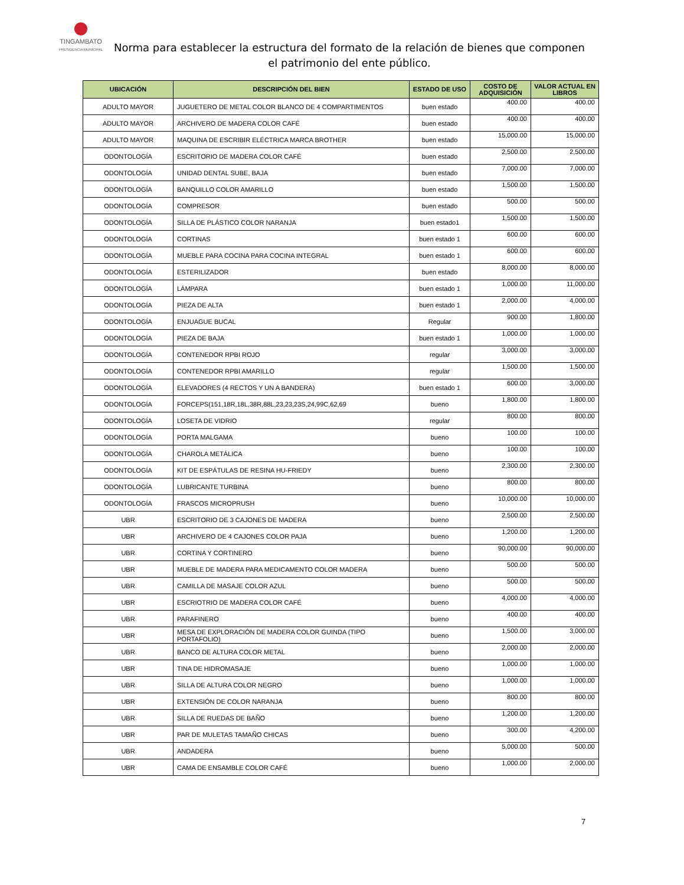TINGAMBATO
PRESIDENCIA MUNICIPAL
Norma para establecer la estructura del formato de la relación de bienes que componen el patrimonio del ente público.
| UBICACIÓN | DESCRIPCIÓN DEL BIEN | ESTADO DE USO | COSTO DE ADQUISICIÓN | VALOR ACTUAL EN LIBROS |
| --- | --- | --- | --- | --- |
| ADULTO MAYOR | JUGUETERO DE METAL COLOR BLANCO DE 4 COMPARTIMENTOS | buen estado | 400.00 | 400.00 |
| ADULTO MAYOR | ARCHIVERO DE MADERA COLOR CAFÉ | buen estado | 400.00 | 400.00 |
| ADULTO MAYOR | MAQUINA DE ESCRIBIR ELÉCTRICA MARCA BROTHER | buen estado | 15,000.00 | 15,000.00 |
| ODONTOLOGÍA | ESCRITORIO DE MADERA COLOR CAFÉ | buen estado | 2,500.00 | 2,500.00 |
| ODONTOLOGÍA | UNIDAD DENTAL SUBE, BAJA | buen estado | 7,000.00 | 7,000.00 |
| ODONTOLOGÍA | BANQUILLO COLOR AMARILLO | buen estado | 1,500.00 | 1,500.00 |
| ODONTOLOGÍA | COMPRESOR | buen estado | 500.00 | 500.00 |
| ODONTOLOGÍA | SILLA DE PLÁSTICO COLOR NARANJA | buen estado1 | 1,500.00 | 1,500.00 |
| ODONTOLOGÍA | CORTINAS | buen estado 1 | 600.00 | 600.00 |
| ODONTOLOGÍA | MUEBLE PARA COCINA PARA COCINA INTEGRAL | buen estado 1 | 600.00 | 600.00 |
| ODONTOLOGÍA | ESTERILIZADOR | buen estado | 8,000.00 | 8,000.00 |
| ODONTOLOGÍA | LÁMPARA | buen estado 1 | 1,000.00 | 11,000.00 |
| ODONTOLOGÍA | PIEZA DE ALTA | buen estado 1 | 2,000.00 | 4,000.00 |
| ODONTOLOGÍA | ENJUAGUE BUCAL | Regular | 900.00 | 1,800.00 |
| ODONTOLOGÍA | PIEZA DE BAJA | buen estado 1 | 1,000.00 | 1,000.00 |
| ODONTOLOGÍA | CONTENEDOR RPBI ROJO | regular | 3,000.00 | 3,000.00 |
| ODONTOLOGÍA | CONTENEDOR RPBI AMARILLO | regular | 1,500.00 | 1,500.00 |
| ODONTOLOGÍA | ELEVADORES (4 RECTOS Y UN A BANDERA) | buen estado 1 | 600.00 | 3,000.00 |
| ODONTOLOGÍA | FORCEPS(151,18R,18L,38R,88L,23,23,23S,24,99C,62,69 | bueno | 1,800.00 | 1,800.00 |
| ODONTOLOGÍA | LOSETA DE VIDRIO | regular | 800.00 | 800.00 |
| ODONTOLOGÍA | PORTA MALGAMA | bueno | 100.00 | 100.00 |
| ODONTOLOGÍA | CHAROLA METÁLICA | bueno | 100.00 | 100.00 |
| ODONTOLOGÍA | KIT DE ESPÁTULAS DE RESINA HU-FRIEDY | bueno | 2,300.00 | 2,300.00 |
| ODONTOLOGÍA | LUBRICANTE TURBINA | bueno | 800.00 | 800.00 |
| ODONTOLOGÍA | FRASCOS MICROPRUSH | bueno | 10,000.00 | 10,000.00 |
| UBR | ESCRITORIO DE 3 CAJONES DE MADERA | bueno | 2,500.00 | 2,500.00 |
| UBR | ARCHIVERO DE 4 CAJONES COLOR PAJA | bueno | 1,200.00 | 1,200.00 |
| UBR | CORTINA Y CORTINERO | bueno | 90,000.00 | 90,000.00 |
| UBR | MUEBLE DE MADERA PARA MEDICAMENTO COLOR MADERA | bueno | 500.00 | 500.00 |
| UBR | CAMILLA DE MASAJE COLOR AZUL | bueno | 500.00 | 500.00 |
| UBR | ESCRIOTRIO DE MADERA COLOR CAFÉ | bueno | 4,000.00 | 4,000.00 |
| UBR | PARAFINERO | bueno | 400.00 | 400.00 |
| UBR | MESA DE EXPLORACIÓN DE MADERA COLOR GUINDA (TIPO PORTAFOLIO) | bueno | 1,500.00 | 3,000.00 |
| UBR | BANCO DE ALTURA COLOR METAL | bueno | 2,000.00 | 2,000.00 |
| UBR | TINA DE HIDROMASAJE | bueno | 1,000.00 | 1,000.00 |
| UBR | SILLA DE ALTURA COLOR NEGRO | bueno | 1,000.00 | 1,000.00 |
| UBR | EXTENSIÓN DE COLOR NARANJA | bueno | 800.00 | 800.00 |
| UBR | SILLA DE RUEDAS DE BAÑO | bueno | 1,200.00 | 1,200.00 |
| UBR | PAR DE MULETAS TAMAÑO CHICAS | bueno | 300.00 | 4,200.00 |
| UBR | ANDADERA | bueno | 5,000.00 | 500.00 |
| UBR | CAMA DE ENSAMBLE COLOR CAFÉ | bueno | 1,000.00 | 2,000.00 |
7